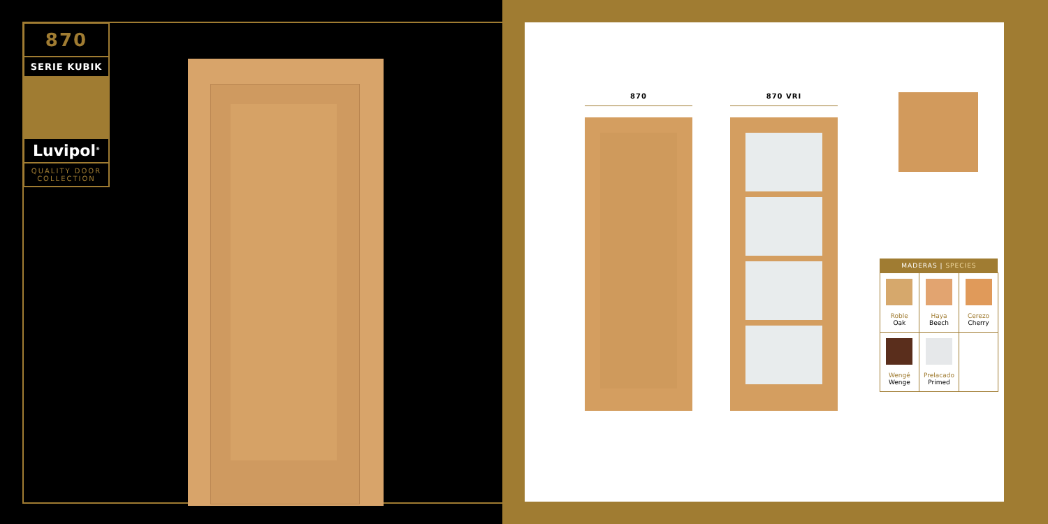870
SERIE KUBIK
Luvipol<sup>®</sup>
QUALITY DOOR
COLLECTION
870 870 VRI
| MADERAS / SPECIES | | |
| --- | --- | --- |
| Roble Oak | Haya Beech | Cerezo Cherry |
| Wengé Wenge | Prelacado Primed | |